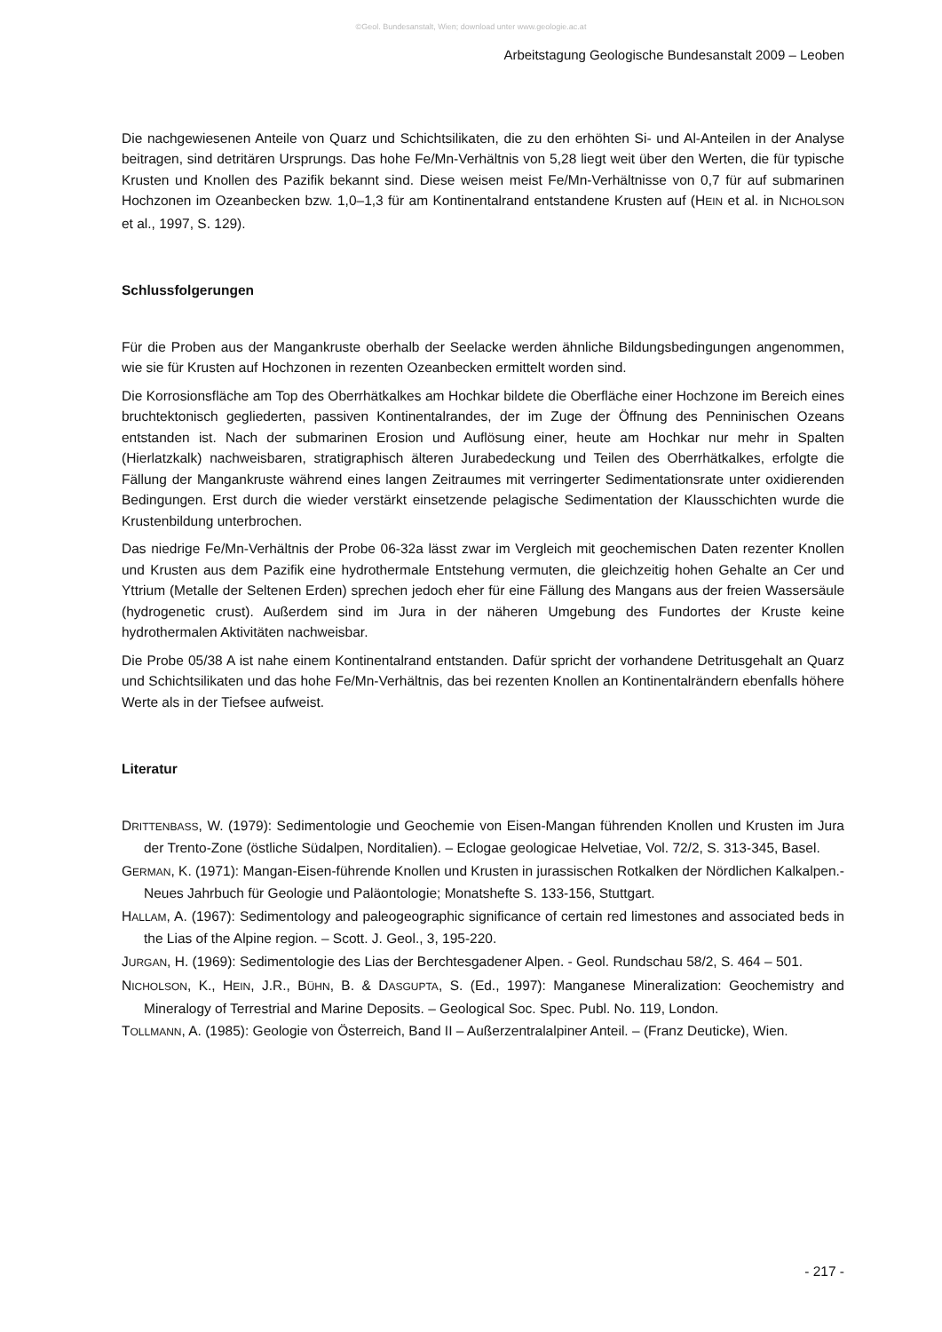©Geol. Bundesanstalt, Wien; download unter www.geologie.ac.at
Arbeitstagung Geologische Bundesanstalt 2009 – Leoben
Die nachgewiesenen Anteile von Quarz und Schichtsilikaten, die zu den erhöhten Si- und Al-Anteilen in der Analyse beitragen, sind detritären Ursprungs. Das hohe Fe/Mn-Verhältnis von 5,28 liegt weit über den Werten, die für typische Krusten und Knollen des Pazifik bekannt sind. Diese weisen meist Fe/Mn-Verhältnisse von 0,7 für auf submarinen Hochzonen im Ozeanbecken bzw. 1,0–1,3 für am Kontinentalrand entstandene Krusten auf (HEIN et al. in NICHOLSON et al., 1997, S. 129).
Schlussfolgerungen
Für die Proben aus der Mangankruste oberhalb der Seelacke werden ähnliche Bildungsbedingungen angenommen, wie sie für Krusten auf Hochzonen in rezenten Ozeanbecken ermittelt worden sind.
Die Korrosionsfläche am Top des Oberrhätkalkes am Hochkar bildete die Oberfläche einer Hochzone im Bereich eines bruchtektonisch gegliederten, passiven Kontinentalrandes, der im Zuge der Öffnung des Penninischen Ozeans entstanden ist. Nach der submarinen Erosion und Auflösung einer, heute am Hochkar nur mehr in Spalten (Hierlatzkalk) nachweisbaren, stratigraphisch älteren Jurabedeckung und Teilen des Oberrhätkalkes, erfolgte die Fällung der Mangankruste während eines langen Zeitraumes mit verringerter Sedimentationsrate unter oxidierenden Bedingungen. Erst durch die wieder verstärkt einsetzende pelagische Sedimentation der Klausschichten wurde die Krustenbildung unterbrochen.
Das niedrige Fe/Mn-Verhältnis der Probe 06-32a lässt zwar im Vergleich mit geochemischen Daten rezenter Knollen und Krusten aus dem Pazifik eine hydrothermale Entstehung vermuten, die gleichzeitig hohen Gehalte an Cer und Yttrium (Metalle der Seltenen Erden) sprechen jedoch eher für eine Fällung des Mangans aus der freien Wassersäule (hydrogenetic crust). Außerdem sind im Jura in der näheren Umgebung des Fundortes der Kruste keine hydrothermalen Aktivitäten nachweisbar.
Die Probe 05/38 A ist nahe einem Kontinentalrand entstanden. Dafür spricht der vorhandene Detritusgehalt an Quarz und Schichtsilikaten und das hohe Fe/Mn-Verhältnis, das bei rezenten Knollen an Kontinentalrändern ebenfalls höhere Werte als in der Tiefsee aufweist.
Literatur
DRITTENBASS, W. (1979): Sedimentologie und Geochemie von Eisen-Mangan führenden Knollen und Krusten im Jura der Trento-Zone (östliche Südalpen, Norditalien). – Eclogae geologicae Helvetiae, Vol. 72/2, S. 313-345, Basel.
GERMAN, K. (1971): Mangan-Eisen-führende Knollen und Krusten in jurassischen Rotkalken der Nördlichen Kalkalpen.- Neues Jahrbuch für Geologie und Paläontologie; Monatshefte S. 133-156, Stuttgart.
HALLAM, A. (1967): Sedimentology and paleogeographic significance of certain red limestones and associated beds in the Lias of the Alpine region. – Scott. J. Geol., 3, 195-220.
JURGAN, H. (1969): Sedimentologie des Lias der Berchtesgadener Alpen. - Geol. Rundschau 58/2, S. 464 – 501.
NICHOLSON, K., HEIN, J.R., BÜHN, B. & DASGUPTA, S. (Ed., 1997): Manganese Mineralization: Geochemistry and Mineralogy of Terrestrial and Marine Deposits. – Geological Soc. Spec. Publ. No. 119, London.
TOLLMANN, A. (1985): Geologie von Österreich, Band II – Außerzentralalpiner Anteil. – (Franz Deuticke), Wien.
- 217 -